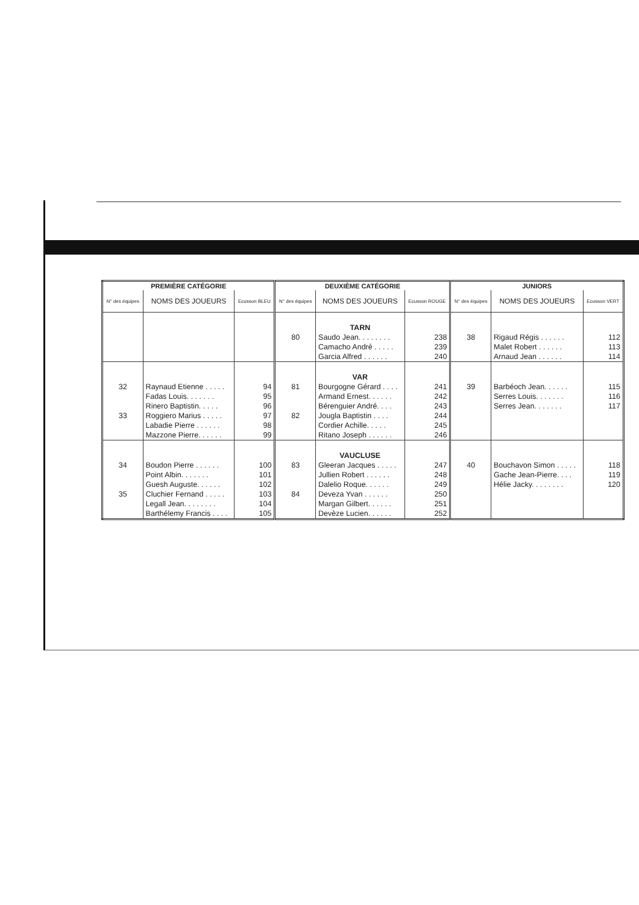| PREMIÈRE CATÉGORIE | | | DEUXIÈME CATÉGORIE | | | JUNIORS | | |
| --- | --- | --- | --- | --- | --- | --- | --- | --- |
| N° des équipes | NOMS DES JOUEURS | Ecusson BLEU | N° des équipes | NOMS DES JOUEURS | Ecusson ROUGE | N° des équipes | NOMS DES JOUEURS | Ecusson VERT |
| | | | | TARN | | | | |
| | | | 80 | Saudo Jean. . . . . . . . | 238 | 38 | Rigaud Régis . . . . . . | 112 |
| | | | | Camacho André . . . . . | 239 | | Malet Robert . . . . . . | 113 |
| | | | | Garcia Alfred . . . . . . | 240 | | Arnaud Jean . . . . . . | 114 |
| | | | | VAR | | | | |
| 32 | Raynaud Etienne . . . . . | 94 | 81 | Bourgogne Gérard . . . . | 241 | 39 | Barbéoch Jean. . . . . . | 115 |
| | Fadas Louis. . . . . . . | 95 | | Armand Ernest. . . . . . | 242 | | Serres Louis. . . . . . . | 116 |
| | Rinero Baptistin. . . . . | 96 | | Bérenguier André. . . . | 243 | | Serres Jean. . . . . . . | 117 |
| 33 | Roggiero Marius . . . . . | 97 | 82 | Jougla Baptistin . . . . | 244 | | | |
| | Labadie Pierre . . . . . . | 98 | | Cordier Achille. . . . . | 245 | | | |
| | Mazzone Pierre. . . . . . | 99 | | Ritano Joseph . . . . . . | 246 | | | |
| | | | | VAUCLUSE | | | | |
| 34 | Boudon Pierre . . . . . . | 100 | 83 | Gleeran Jacques . . . . . | 247 | 40 | Bouchavon Simon . . . . . | 118 |
| | Point Albin. . . . . . . | 101 | | Jullien Robert . . . . . . | 248 | | Gache Jean-Pierre. . . . | 119 |
| | Guesh Auguste. . . . . . | 102 | | Dalelio Roque. . . . . . | 249 | | Hélie Jacky. . . . . . . . | 120 |
| 35 | Cluchier Fernand . . . . . | 103 | 84 | Deveza Yvan . . . . . . | 250 | | | |
| | Legall Jean. . . . . . . . | 104 | | Margan Gilbert. . . . . . | 251 | | | |
| | Barthélemy Francis . . . . | 105 | | Devèze Lucien. . . . . . | 252 | | | |